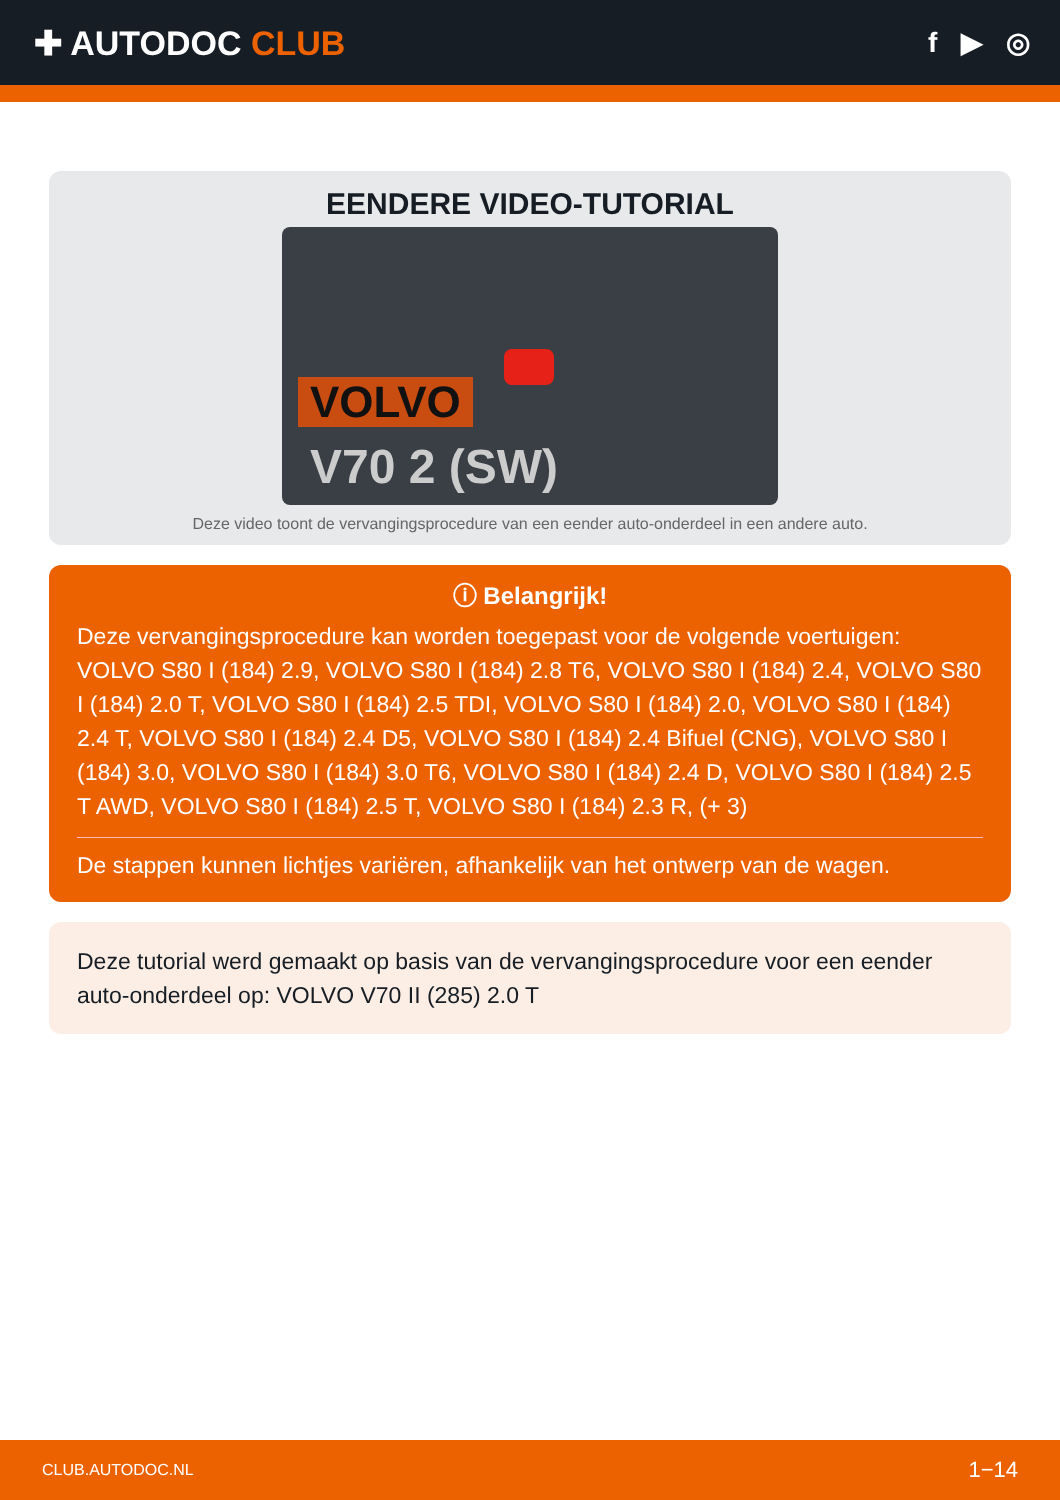✚ AUTODOC CLUB
f ▶ ◎
EENDERE VIDEO-TUTORIAL
VOLVO
V70 2 (SW)
Deze video toont de vervangingsprocedure van een eender auto-onderdeel in een andere auto.
ⓘ Belangrijk!
Deze vervangingsprocedure kan worden toegepast voor de volgende voertuigen: VOLVO S80 I (184) 2.9, VOLVO S80 I (184) 2.8 T6, VOLVO S80 I (184) 2.4, VOLVO S80 I (184) 2.0 T, VOLVO S80 I (184) 2.5 TDI, VOLVO S80 I (184) 2.0, VOLVO S80 I (184) 2.4 T, VOLVO S80 I (184) 2.4 D5, VOLVO S80 I (184) 2.4 Bifuel (CNG), VOLVO S80 I (184) 3.0, VOLVO S80 I (184) 3.0 T6, VOLVO S80 I (184) 2.4 D, VOLVO S80 I (184) 2.5 T AWD, VOLVO S80 I (184) 2.5 T, VOLVO S80 I (184) 2.3 R, (+ 3)
De stappen kunnen lichtjes variëren, afhankelijk van het ontwerp van de wagen.
Deze tutorial werd gemaakt op basis van de vervangingsprocedure voor een eender auto-onderdeel op: VOLVO V70 II (285) 2.0 T
CLUB.AUTODOC.NL 1−14